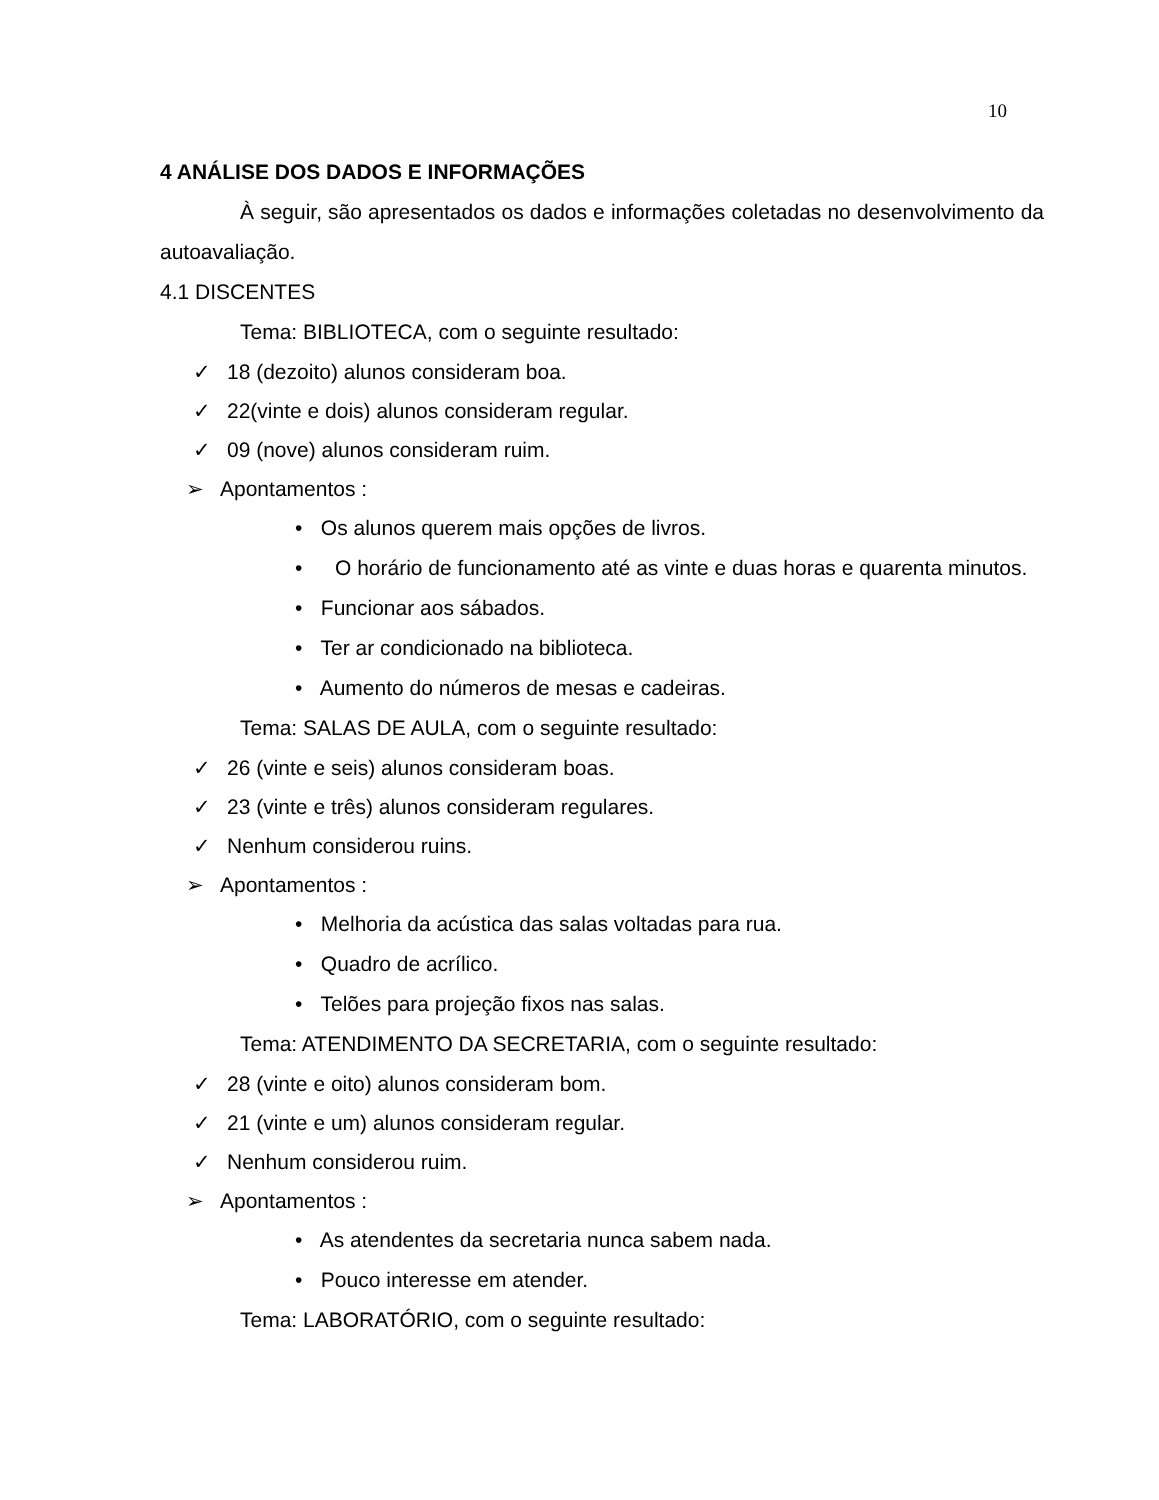10
4 ANÁLISE DOS DADOS E INFORMAÇÕES
À seguir, são apresentados os dados e informações coletadas no desenvolvimento da autoavaliação.
4.1 DISCENTES
Tema: BIBLIOTECA, com o seguinte resultado:
✓ 18 (dezoito) alunos consideram boa.
✓ 22(vinte e dois) alunos consideram regular.
✓ 09 (nove) alunos consideram ruim.
➢ Apontamentos :
• Os alunos querem mais opções de livros.
• O horário de funcionamento até as vinte e duas horas e quarenta minutos.
• Funcionar aos sábados.
• Ter ar condicionado na biblioteca.
• Aumento do números de mesas e cadeiras.
Tema: SALAS DE AULA, com o seguinte resultado:
✓ 26 (vinte e seis) alunos consideram boas.
✓ 23 (vinte e três) alunos consideram regulares.
✓ Nenhum considerou ruins.
➢ Apontamentos :
• Melhoria da acústica das salas voltadas para rua.
• Quadro de acrílico.
• Telões para projeção fixos nas salas.
Tema: ATENDIMENTO DA SECRETARIA, com o seguinte resultado:
✓ 28 (vinte e oito) alunos consideram bom.
✓ 21 (vinte e um) alunos consideram regular.
✓ Nenhum considerou ruim.
➢ Apontamentos :
• As atendentes da secretaria nunca sabem nada.
• Pouco interesse em atender.
Tema: LABORATÓRIO, com o seguinte resultado: